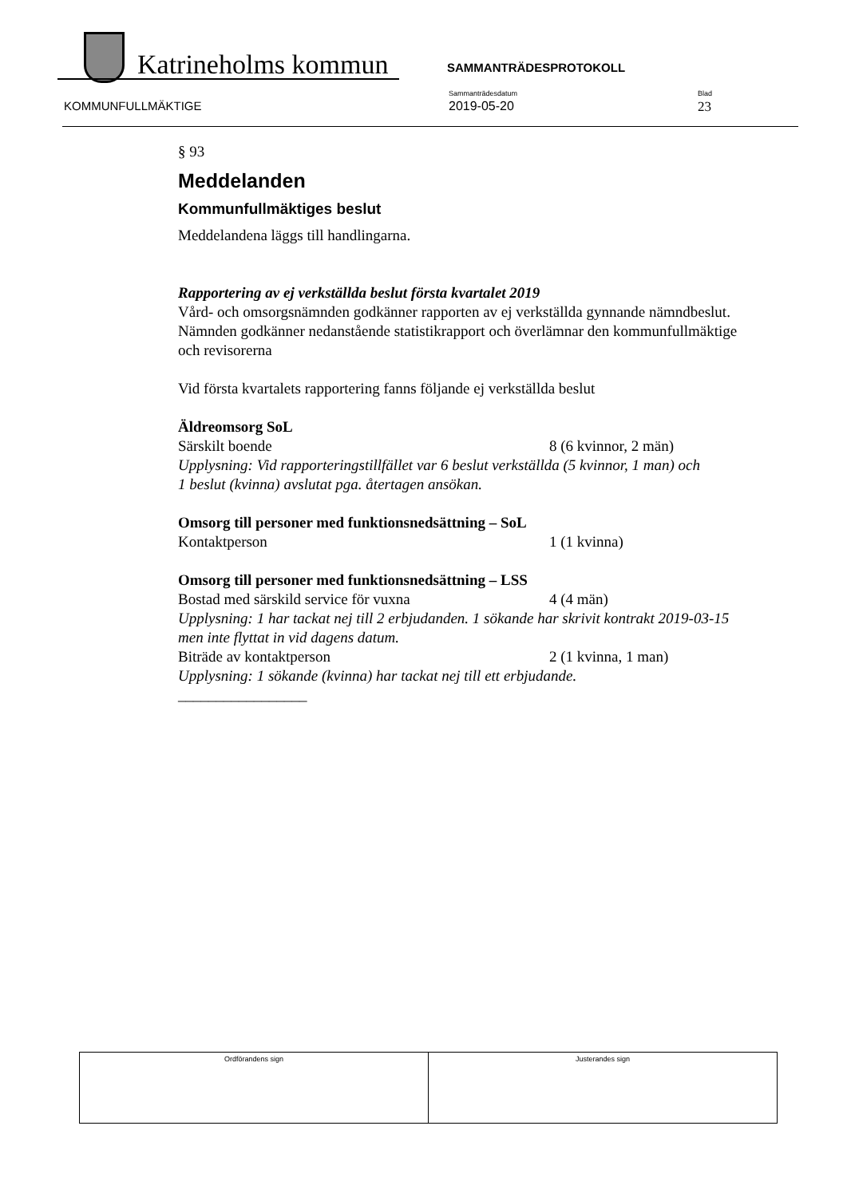Katrineholms kommun SAMMANTRÄDESPROTOKOLL
Sammanträdesdatum
2019-05-20
Blad
23
KOMMUNFULLMÄKTIGE
§ 93
Meddelanden
Kommunfullmäktiges beslut
Meddelandena läggs till handlingarna.
Rapportering av ej verkställda beslut första kvartalet 2019
Vård- och omsorgsnämnden godkänner rapporten av ej verkställda gynnande nämndbeslut.
Nämnden godkänner nedanstående statistikrapport och överlämnar den kommunfullmäktige och revisorerna
Vid första kvartalets rapportering fanns följande ej verkställda beslut
Äldreomsorg SoL
Särskilt boende 8 (6 kvinnor, 2 män)
Upplysning: Vid rapporteringstillfället var 6 beslut verkställda (5 kvinnor, 1 man) och
1 beslut (kvinna) avslutat pga. återtagen ansökan.
Omsorg till personer med funktionsnedsättning – SoL
Kontaktperson 1 (1 kvinna)
Omsorg till personer med funktionsnedsättning – LSS
Bostad med särskild service för vuxna 4 (4 män)
Upplysning: 1 har tackat nej till 2 erbjudanden. 1 sökande har skrivit kontrakt 2019-03-15 men inte flyttat in vid dagens datum.
Biträde av kontaktperson 2 (1 kvinna, 1 man)
Upplysning: 1 sökande (kvinna) har tackat nej till ett erbjudande.
_________________
| Ordförandens sign | Justerandes sign |